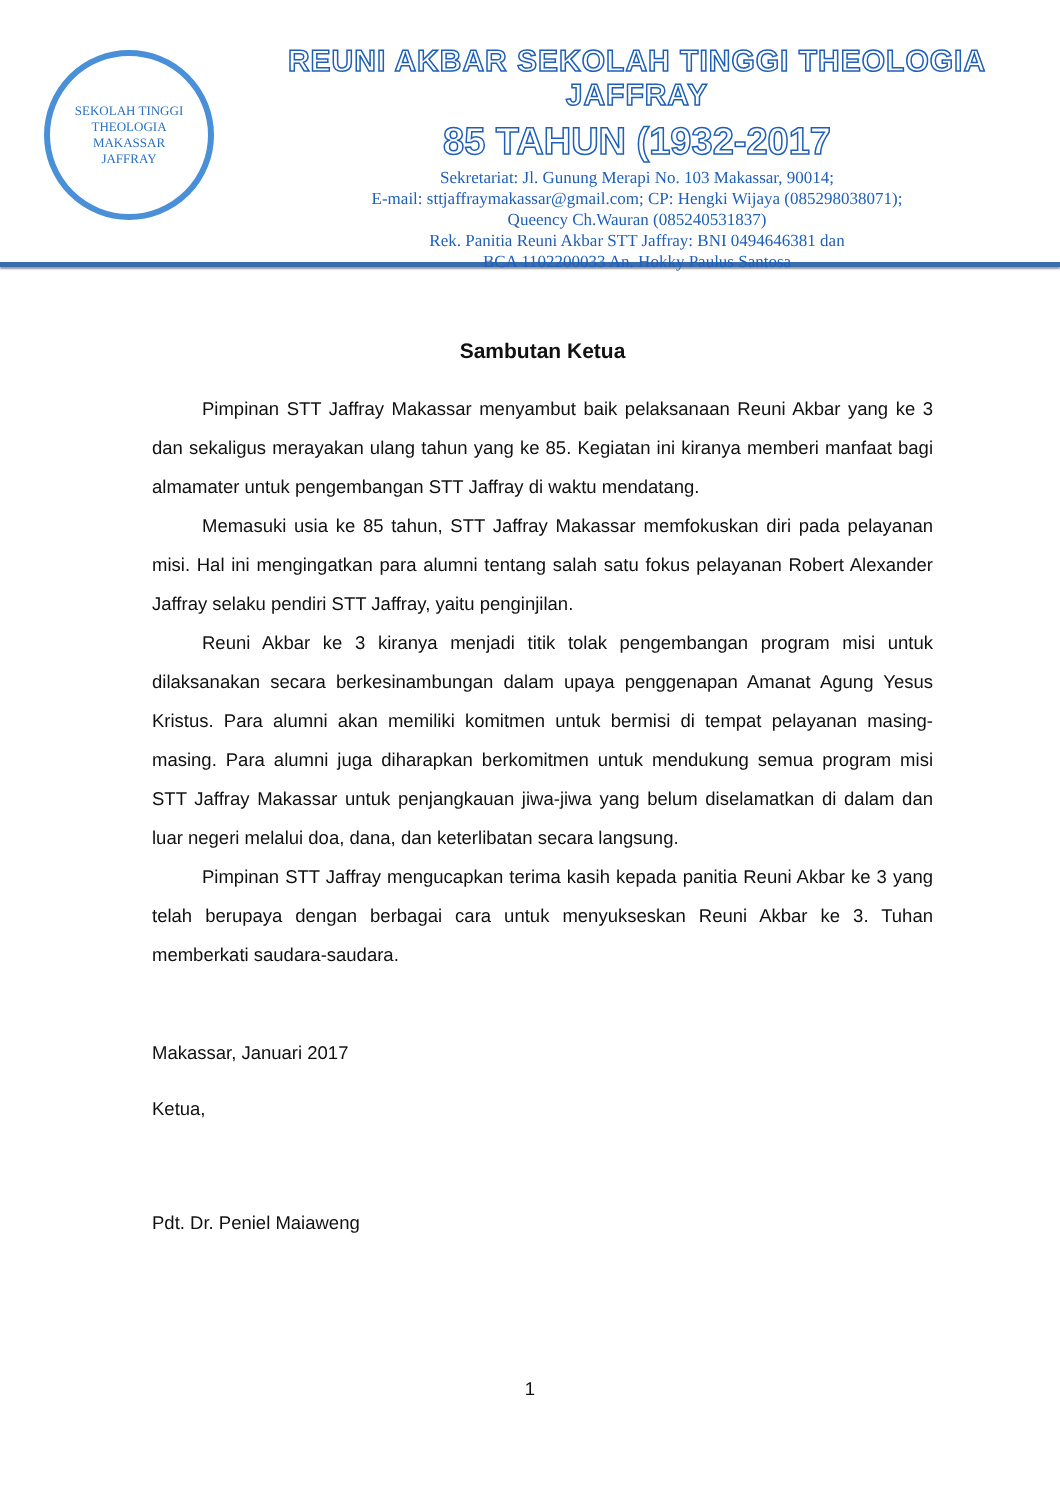SEKOLAH TINGGI THEOLOGIA
MAKASSAR
JAFFRAY
REUNI AKBAR SEKOLAH TINGGI THEOLOGIA JAFFRAY
85 TAHUN (1932-2017
Sekretariat: Jl. Gunung Merapi No. 103 Makassar, 90014;
E-mail: sttjaffraymakassar@gmail.com; CP: Hengki Wijaya (085298038071);
Queency Ch.Wauran (085240531837)
Rek. Panitia Reuni Akbar STT Jaffray: BNI 0494646381 dan
BCA 1102200033 An. Hokky Paulus Santosa
Sambutan Ketua
Pimpinan STT Jaffray Makassar menyambut baik pelaksanaan Reuni Akbar yang ke 3 dan sekaligus merayakan ulang tahun yang ke 85. Kegiatan ini kiranya memberi manfaat bagi almamater untuk pengembangan STT Jaffray di waktu mendatang.
Memasuki usia ke 85 tahun, STT Jaffray Makassar memfokuskan diri pada pelayanan misi. Hal ini mengingatkan para alumni tentang salah satu fokus pelayanan Robert Alexander Jaffray selaku pendiri STT Jaffray, yaitu penginjilan.
Reuni Akbar ke 3 kiranya menjadi titik tolak pengembangan program misi untuk dilaksanakan secara berkesinambungan dalam upaya penggenapan Amanat Agung Yesus Kristus. Para alumni akan memiliki komitmen untuk bermisi di tempat pelayanan masing-masing. Para alumni juga diharapkan berkomitmen untuk mendukung semua program misi STT Jaffray Makassar untuk penjangkauan jiwa-jiwa yang belum diselamatkan di dalam dan luar negeri melalui doa, dana, dan keterlibatan secara langsung.
Pimpinan STT Jaffray mengucapkan terima kasih kepada panitia Reuni Akbar ke 3 yang telah berupaya dengan berbagai cara untuk menyukseskan Reuni Akbar ke 3. Tuhan memberkati saudara-saudara.
Makassar, Januari 2017
Ketua,
Pdt. Dr. Peniel Maiaweng
1